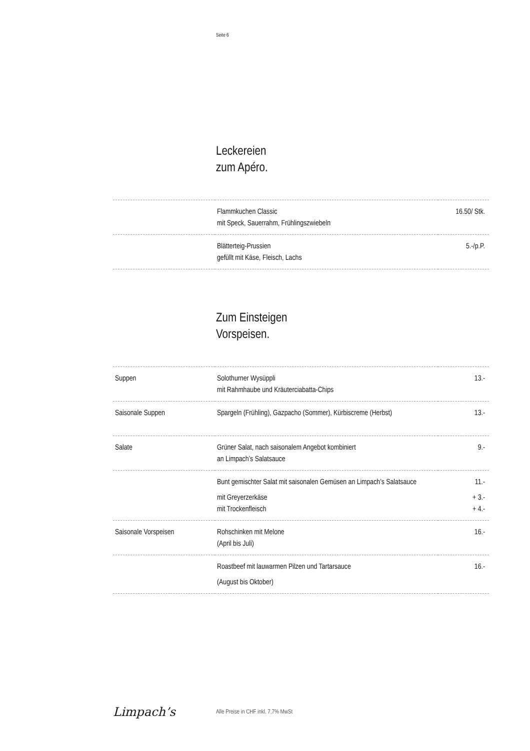Seite 6
Leckereien
zum Apéro.
| | Flammkuchen Classic mit Speck, Sauerrahm, Frühlingszwiebeln | 16.50/ Stk. |
| | Blätterteig-Prussien gefüllt mit Käse, Fleisch, Lachs | 5.-/p.P. |
Zum Einsteigen
Vorspeisen.
| Suppen | Solothurner Wysüppli mit Rahmhaube und Kräuterciabatta-Chips | 13.- |
| Saisonale Suppen | Spargeln (Frühling), Gazpacho (Sommer), Kürbiscreme (Herbst) | 13.- |
| Salate | Grüner Salat, nach saisonalem Angebot kombiniert an Limpach’s Salatsauce | 9.- |
| | Bunt gemischter Salat mit saisonalen Gemüsen an Limpach’s Salatsauce mit Greyerzerkäse mit Trockenfleisch | 11.- + 3.- + 4.- |
| Saisonale Vorspeisen | Rohschinken mit Melone (April bis Juli) | 16.- |
| | Roastbeef mit lauwarmen Pilzen und Tartarsauce (August bis Oktober) | 16.- |
Limpach’s
Alle Preise in CHF inkl. 7,7% MwSt